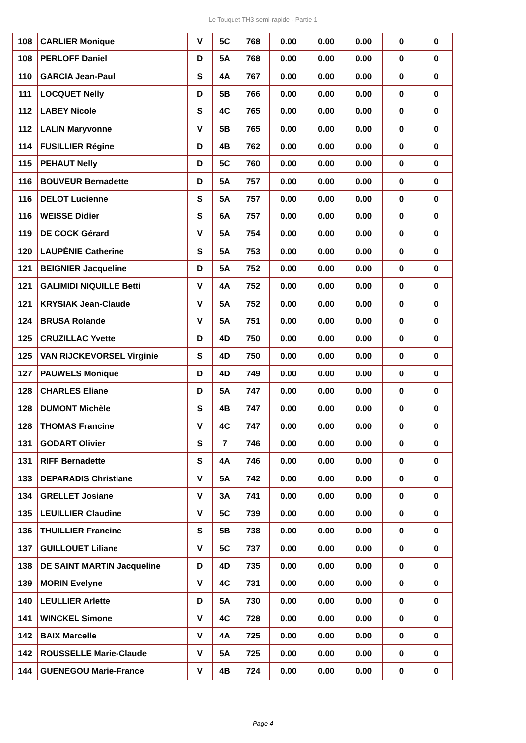Le Touquet TH3 semi-rapide - Partie 1
| 108 | CARLIER Monique | V | 5C | 768 | 0.00 | 0.00 | 0.00 | 0 | 0 |
| 108 | PERLOFF Daniel | D | 5A | 768 | 0.00 | 0.00 | 0.00 | 0 | 0 |
| 110 | GARCIA Jean-Paul | S | 4A | 767 | 0.00 | 0.00 | 0.00 | 0 | 0 |
| 111 | LOCQUET Nelly | D | 5B | 766 | 0.00 | 0.00 | 0.00 | 0 | 0 |
| 112 | LABEY Nicole | S | 4C | 765 | 0.00 | 0.00 | 0.00 | 0 | 0 |
| 112 | LALIN Maryvonne | V | 5B | 765 | 0.00 | 0.00 | 0.00 | 0 | 0 |
| 114 | FUSILLIER Régine | D | 4B | 762 | 0.00 | 0.00 | 0.00 | 0 | 0 |
| 115 | PEHAUT Nelly | D | 5C | 760 | 0.00 | 0.00 | 0.00 | 0 | 0 |
| 116 | BOUVEUR Bernadette | D | 5A | 757 | 0.00 | 0.00 | 0.00 | 0 | 0 |
| 116 | DELOT Lucienne | S | 5A | 757 | 0.00 | 0.00 | 0.00 | 0 | 0 |
| 116 | WEISSE Didier | S | 6A | 757 | 0.00 | 0.00 | 0.00 | 0 | 0 |
| 119 | DE COCK Gérard | V | 5A | 754 | 0.00 | 0.00 | 0.00 | 0 | 0 |
| 120 | LAUPÉNIE Catherine | S | 5A | 753 | 0.00 | 0.00 | 0.00 | 0 | 0 |
| 121 | BEIGNIER Jacqueline | D | 5A | 752 | 0.00 | 0.00 | 0.00 | 0 | 0 |
| 121 | GALIMIDI NIQUILLE Betti | V | 4A | 752 | 0.00 | 0.00 | 0.00 | 0 | 0 |
| 121 | KRYSIAK Jean-Claude | V | 5A | 752 | 0.00 | 0.00 | 0.00 | 0 | 0 |
| 124 | BRUSA Rolande | V | 5A | 751 | 0.00 | 0.00 | 0.00 | 0 | 0 |
| 125 | CRUZILLAC Yvette | D | 4D | 750 | 0.00 | 0.00 | 0.00 | 0 | 0 |
| 125 | VAN RIJCKEVORSEL Virginie | S | 4D | 750 | 0.00 | 0.00 | 0.00 | 0 | 0 |
| 127 | PAUWELS Monique | D | 4D | 749 | 0.00 | 0.00 | 0.00 | 0 | 0 |
| 128 | CHARLES Eliane | D | 5A | 747 | 0.00 | 0.00 | 0.00 | 0 | 0 |
| 128 | DUMONT Michèle | S | 4B | 747 | 0.00 | 0.00 | 0.00 | 0 | 0 |
| 128 | THOMAS Francine | V | 4C | 747 | 0.00 | 0.00 | 0.00 | 0 | 0 |
| 131 | GODART Olivier | S | 7 | 746 | 0.00 | 0.00 | 0.00 | 0 | 0 |
| 131 | RIFF Bernadette | S | 4A | 746 | 0.00 | 0.00 | 0.00 | 0 | 0 |
| 133 | DEPARADIS Christiane | V | 5A | 742 | 0.00 | 0.00 | 0.00 | 0 | 0 |
| 134 | GRELLET Josiane | V | 3A | 741 | 0.00 | 0.00 | 0.00 | 0 | 0 |
| 135 | LEUILLIER Claudine | V | 5C | 739 | 0.00 | 0.00 | 0.00 | 0 | 0 |
| 136 | THUILLIER Francine | S | 5B | 738 | 0.00 | 0.00 | 0.00 | 0 | 0 |
| 137 | GUILLOUET Liliane | V | 5C | 737 | 0.00 | 0.00 | 0.00 | 0 | 0 |
| 138 | DE SAINT MARTIN Jacqueline | D | 4D | 735 | 0.00 | 0.00 | 0.00 | 0 | 0 |
| 139 | MORIN Evelyne | V | 4C | 731 | 0.00 | 0.00 | 0.00 | 0 | 0 |
| 140 | LEULLIER Arlette | D | 5A | 730 | 0.00 | 0.00 | 0.00 | 0 | 0 |
| 141 | WINCKEL Simone | V | 4C | 728 | 0.00 | 0.00 | 0.00 | 0 | 0 |
| 142 | BAIX Marcelle | V | 4A | 725 | 0.00 | 0.00 | 0.00 | 0 | 0 |
| 142 | ROUSSELLE Marie-Claude | V | 5A | 725 | 0.00 | 0.00 | 0.00 | 0 | 0 |
| 144 | GUENEGOU Marie-France | V | 4B | 724 | 0.00 | 0.00 | 0.00 | 0 | 0 |
Page 4